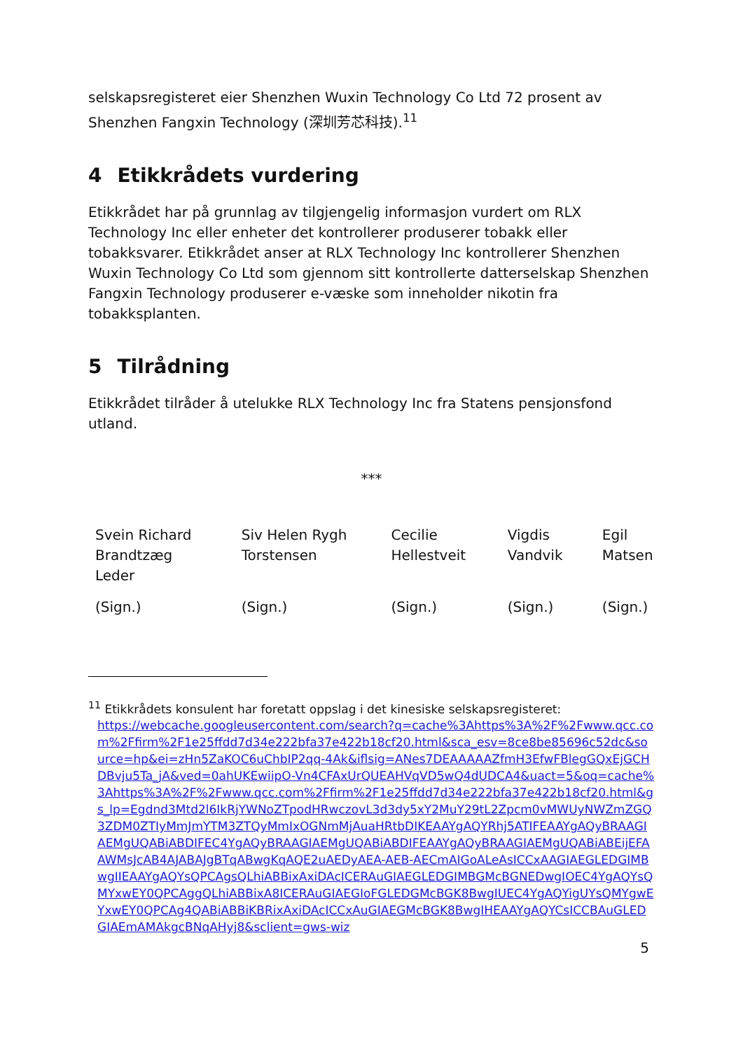selskapsregisteret eier Shenzhen Wuxin Technology Co Ltd 72 prosent av Shenzhen Fangxin Technology (深圳芳芯科技).<sup>11</sup>
4 Etikkrådets vurdering
Etikkrådet har på grunnlag av tilgjengelig informasjon vurdert om RLX Technology Inc eller enheter det kontrollerer produserer tobakk eller tobakksvarer. Etikkrådet anser at RLX Technology Inc kontrollerer Shenzhen Wuxin Technology Co Ltd som gjennom sitt kontrollerte datterselskap Shenzhen Fangxin Technology produserer e-væske som inneholder nikotin fra tobakksplanten.
5 Tilrådning
Etikkrådet tilråder å utelukke RLX Technology Inc fra Statens pensjonsfond utland.
***
| Svein Richard Brandtzæg Leder | Siv Helen Rygh Torstensen | Cecilie Hellestveit | Vigdis Vandvik | Egil Matsen |
| (Sign.) | (Sign.) | (Sign.) | (Sign.) | (Sign.) |
<sup>11</sup> Etikkrådets konsulent har foretatt oppslag i det kinesiske selskapsregisteret:
https://webcache.googleusercontent.com/search?q=cache%3Ahttps%3A%2F%2Fwww.qcc.com%2Ffirm%2F1e25ffdd7d34e222bfa37e422b18cf20.html&sca_esv=8ce8be85696c52dc&source=hp&ei=zHn5ZaKOC6uChbIP2qq-4Ak&iflsig=ANes7DEAAAAAZfmH3EfwFBlegGQxEjGCHDBvju5Ta_jA&ved=0ahUKEwiipO-Vn4CFAxUrQUEAHVqVD5wQ4dUDCA4&uact=5&oq=cache%3Ahttps%3A%2F%2Fwww.qcc.com%2Ffirm%2F1e25ffdd7d34e222bfa37e422b18cf20.html&gs_lp=Egdnd3Mtd2l6IkRjYWNoZTpodHRwczovL3d3dy5xY2MuY29tL2Zpcm0vMWUyNWZmZGQ3ZDM0ZTIyMmJmYTM3ZTQyMmIxOGNmMjAuaHRtbDIKEAAYgAQYRhj5ATIFEAAYgAQyBRAAGIAEMgUQABiABDIFEC4YgAQyBRAAGIAEMgUQABiABDIFEAAYgAQyBRAAGIAEMgUQABiABEijEFAAWMsJcAB4AJABAJgBTqABwgKqAQE2uAEDyAEA-AEB-AECmAIGoALeAsICCxAAGIAEGLEDGIMBwgIIEAAYgAQYsQPCAgsQLhiABBixAxiDAcICERAuGIAEGLEDGIMBGMcBGNEDwgIOEC4YgAQYsQMYxwEY0QPCAggQLhiABBixA8ICERAuGIAEGIoFGLEDGMcBGK8BwgIUEC4YgAQYigUYsQMYgwEYxwEY0QPCAg4QABiABBiKBRixAxiDAcICCxAuGIAEGMcBGK8BwgIHEAAYgAQYCsICCBAuGLEDGIAEmAMAkgcBNqAHyj8&sclient=gws-wiz
5